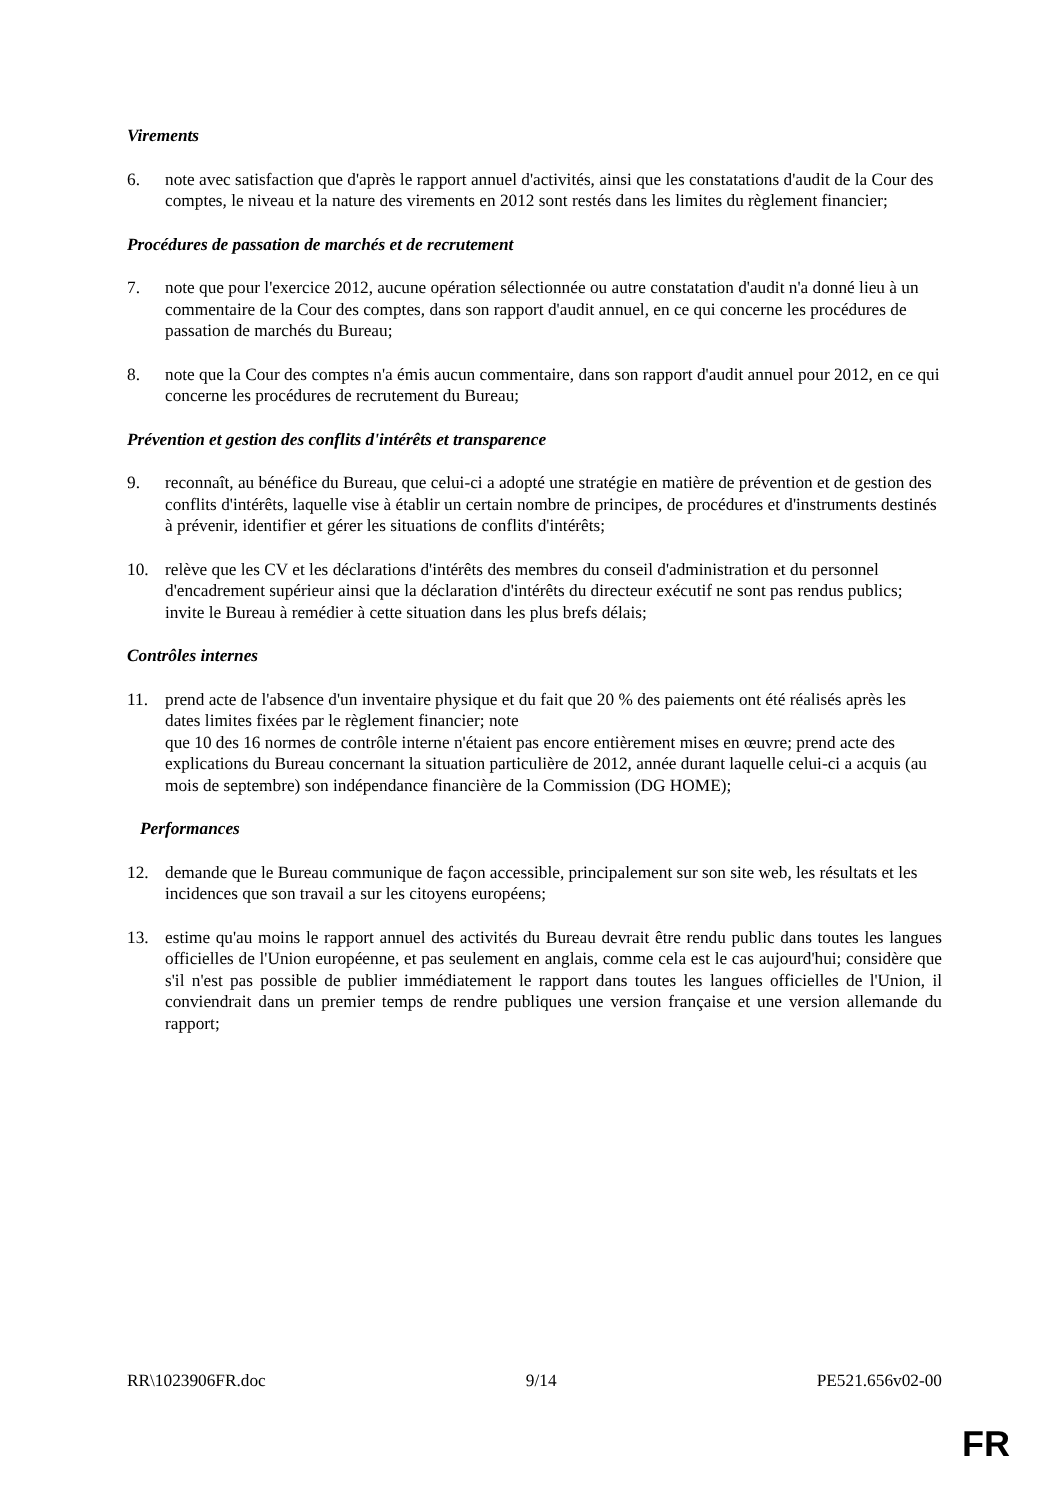Virements
6. note avec satisfaction que d'après le rapport annuel d'activités, ainsi que les constatations d'audit de la Cour des comptes, le niveau et la nature des virements en 2012 sont restés dans les limites du règlement financier;
Procédures de passation de marchés et de recrutement
7. note que pour l'exercice 2012, aucune opération sélectionnée ou autre constatation d'audit n'a donné lieu à un commentaire de la Cour des comptes, dans son rapport d'audit annuel, en ce qui concerne les procédures de passation de marchés du Bureau;
8. note que la Cour des comptes n'a émis aucun commentaire, dans son rapport d'audit annuel pour 2012, en ce qui concerne les procédures de recrutement du Bureau;
Prévention et gestion des conflits d'intérêts et transparence
9. reconnaît, au bénéfice du Bureau, que celui-ci a adopté une stratégie en matière de prévention et de gestion des conflits d'intérêts, laquelle vise à établir un certain nombre de principes, de procédures et d'instruments destinés à prévenir, identifier et gérer les situations de conflits d'intérêts;
10. relève que les CV et les déclarations d'intérêts des membres du conseil d'administration et du personnel d'encadrement supérieur ainsi que la déclaration d'intérêts du directeur exécutif ne sont pas rendus publics; invite le Bureau à remédier à cette situation dans les plus brefs délais;
Contrôles internes
11. prend acte de l'absence d'un inventaire physique et du fait que 20 % des paiements ont été réalisés après les dates limites fixées par le règlement financier; note
que 10 des 16 normes de contrôle interne n'étaient pas encore entièrement mises en œuvre; prend acte des explications du Bureau concernant la situation particulière de 2012, année durant laquelle celui-ci a acquis (au mois de septembre) son indépendance financière de la Commission (DG HOME);
Performances
12. demande que le Bureau communique de façon accessible, principalement sur son site web, les résultats et les incidences que son travail a sur les citoyens européens;
13. estime qu'au moins le rapport annuel des activités du Bureau devrait être rendu public dans toutes les langues officielles de l'Union européenne, et pas seulement en anglais, comme cela est le cas aujourd'hui; considère que s'il n'est pas possible de publier immédiatement le rapport dans toutes les langues officielles de l'Union, il conviendrait dans un premier temps de rendre publiques une version française et une version allemande du rapport;
RR\1023906FR.doc 9/14 PE521.656v02-00
FR